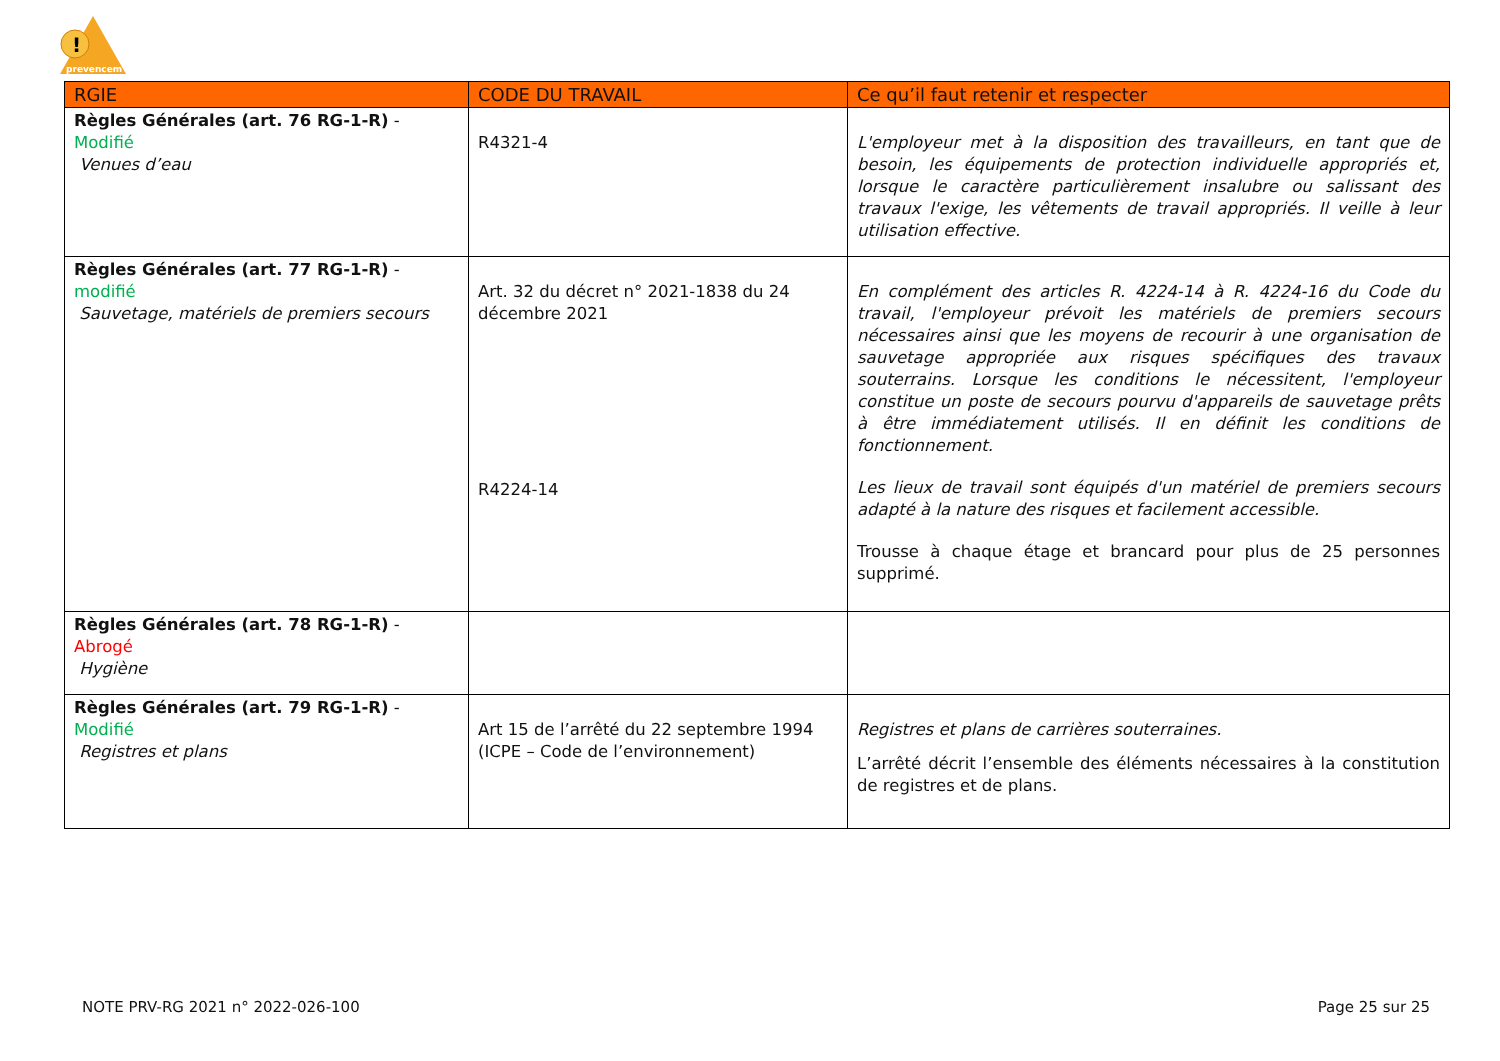!
prevencem
| RGIE | CODE DU TRAVAIL | Ce qu’il faut retenir et respecter |
| --- | --- | --- |
| Règles Générales (art. 76 RG-1-R) - Modifié Venues d’eau | R4321-4 | L'employeur met à la disposition des travailleurs, en tant que de besoin, les équipements de protection individuelle appropriés et, lorsque le caractère particulièrement insalubre ou salissant des travaux l'exige, les vêtements de travail appropriés. Il veille à leur utilisation effective. |
| Règles Générales (art. 77 RG-1-R) - modifié Sauvetage, matériels de premiers secours | Art. 32 du décret n° 2021-1838 du 24 décembre 2021 R4224-14 | En complément des articles R. 4224-14 à R. 4224-16 du Code du travail, l'employeur prévoit les matériels de premiers secours nécessaires ainsi que les moyens de recourir à une organisation de sauvetage appropriée aux risques spécifiques des travaux souterrains. Lorsque les conditions le nécessitent, l'employeur constitue un poste de secours pourvu d'appareils de sauvetage prêts à être immédiatement utilisés. Il en définit les conditions de fonctionnement. Les lieux de travail sont équipés d'un matériel de premiers secours adapté à la nature des risques et facilement accessible. Trousse à chaque étage et brancard pour plus de 25 personnes supprimé. |
| Règles Générales (art. 78 RG-1-R) - Abrogé Hygiène | | |
| Règles Générales (art. 79 RG-1-R) - Modifié Registres et plans | Art 15 de l’arrêté du 22 septembre 1994 (ICPE – Code de l’environnement) | Registres et plans de carrières souterraines. L’arrêté décrit l’ensemble des éléments nécessaires à la constitution de registres et de plans. |
NOTE PRV-RG 2021 n° 2022-026-100 Page 25 sur 25